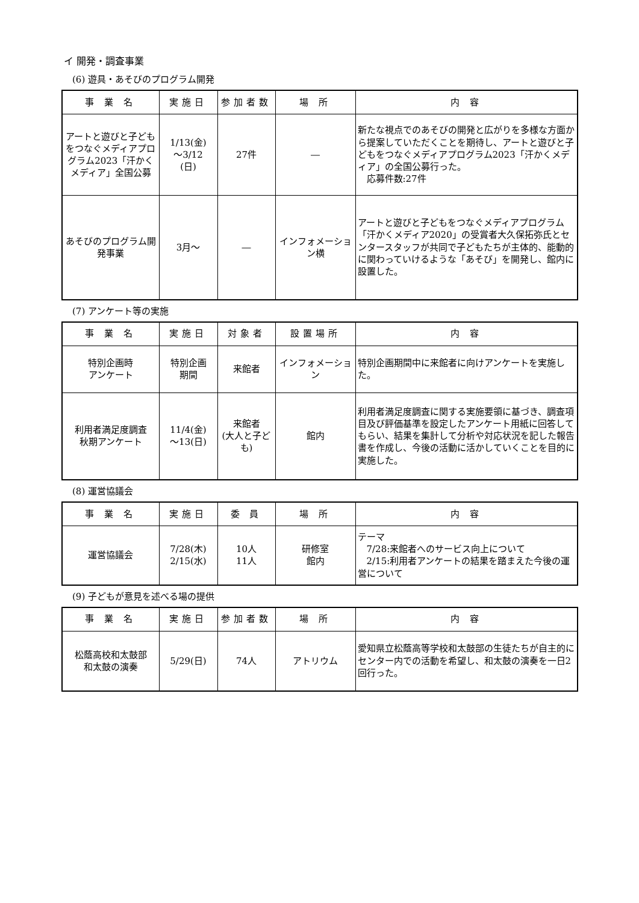イ 開発・調査事業
(6) 遊具・あそびのプログラム開発
| 事 業 名 | 実施日 | 参加者数 | 場 所 | 内 容 |
| --- | --- | --- | --- | --- |
| アートと遊びと子どもをつなぐメディアプログラム2023「汗かくメディア」全国公募 | 1/13(金) ～3/12 (日) | 27件 | ― | 新たな視点でのあそびの開発と広がりを多様な方面から提案していただくことを期待し、アートと遊びと子どもをつなぐメディアプログラム2023「汗かくメディア」の全国公募行った。 応募件数:27件 |
| あそびのプログラム開発事業 | 3月～ | ― | インフォメーション横 | アートと遊びと子どもをつなぐメディアプログラム「汗かくメディア2020」の受賞者大久保拓弥氏とセンタースタッフが共同で子どもたちが主体的、能動的に関わっていけるような「あそび」を開発し、館内に設置した。 |
(7) アンケート等の実施
| 事 業 名 | 実施日 | 対象者 | 設置場所 | 内 容 |
| --- | --- | --- | --- | --- |
| 特別企画時 アンケート | 特別企画 期間 | 来館者 | インフォメーション | 特別企画期間中に来館者に向けアンケートを実施した。 |
| 利用者満足度調査 秋期アンケート | 11/4(金) ～13(日) | 来館者 (大人と子ども) | 館内 | 利用者満足度調査に関する実施要領に基づき、調査項目及び評価基準を設定したアンケート用紙に回答してもらい、結果を集計して分析や対応状況を記した報告書を作成し、今後の活動に活かしていくことを目的に実施した。 |
(8) 運営協議会
| 事 業 名 | 実施日 | 委 員 | 場 所 | 内 容 |
| --- | --- | --- | --- | --- |
| 運営協議会 | 7/28(木) 2/15(水) | 10人 11人 | 研修室 館内 | テーマ 7/28:来館者へのサービス向上について 2/15:利用者アンケートの結果を踏まえた今後の運営について |
(9) 子どもが意見を述べる場の提供
| 事 業 名 | 実施日 | 参加者数 | 場 所 | 内 容 |
| --- | --- | --- | --- | --- |
| 松蔭高校和太鼓部 和太鼓の演奏 | 5/29(日) | 74人 | アトリウム | 愛知県立松蔭高等学校和太鼓部の生徒たちが自主的にセンター内での活動を希望し、和太鼓の演奏を一日2回行った。 |